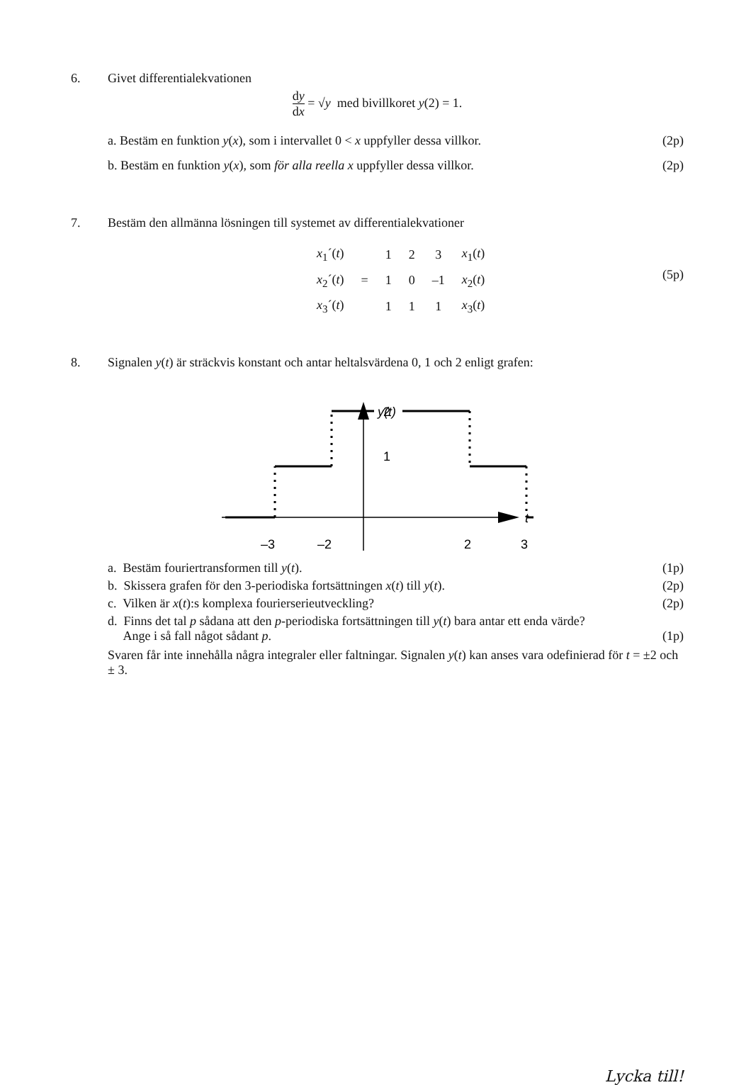6. Givet differentialekvationen
dy dx = √y med bivillkoret y(2) = 1.
a. Bestäm en funktion y(x), som i intervallet 0 < x uppfyller dessa villkor. (2p)
b. Bestäm en funktion y(x), som för alla reella x uppfyller dessa villkor. (2p)
7. Bestäm den allmänna lösningen till systemet av differentialekvationer
| x<sub>1</sub>´( t ) | | 1 | 2 | 3 | x<sub>1</sub>( t ) |
| x<sub>2</sub>´( t ) | = | 1 | 0 | –1 | x<sub>2</sub>( t ) |
| x<sub>3</sub>´( t ) | | 1 | 1 | 1 | x<sub>3</sub>( t ) |
(5p)
8. Signalen y(t) är sträckvis konstant och antar heltalsvärdena 0, 1 och 2 enligt grafen:
y(t)
t
2
1
–3
–2
2
3
a. Bestäm fouriertransformen till y(t). (1p)
b. Skissera grafen för den 3-periodiska fortsättningen x(t) till y(t). (2p)
c. Vilken är x(t):s komplexa fourierserieutveckling? (2p)
d. Finns det tal p sådana att den p-periodiska fortsättningen till y(t) bara antar ett enda värde?
Ange i så fall något sådant p. (1p)
Svaren får inte innehålla några integraler eller faltningar. Signalen y(t) kan anses vara odefinierad för t = ±2 och ± 3.
Lycka till!